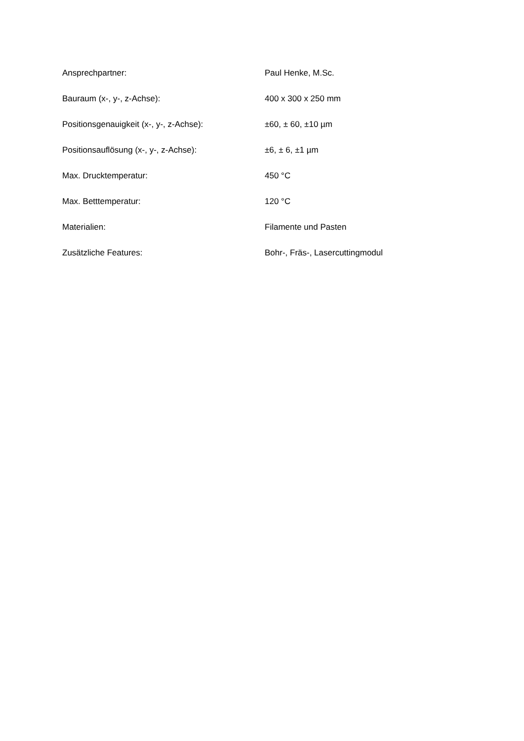| Ansprechpartner: | Paul Henke, M.Sc. |
| Bauraum (x-, y-, z-Achse): | 400 x 300 x 250 mm |
| Positionsgenauigkeit (x-, y-, z-Achse): | ±60, ± 60, ±10 µm |
| Positionsauflösung (x-, y-, z-Achse): | ±6, ± 6, ±1 µm |
| Max. Drucktemperatur: | 450 °C |
| Max. Betttemperatur: | 120 °C |
| Materialien: | Filamente und Pasten |
| Zusätzliche Features: | Bohr-, Fräs-, Lasercuttingmodul |